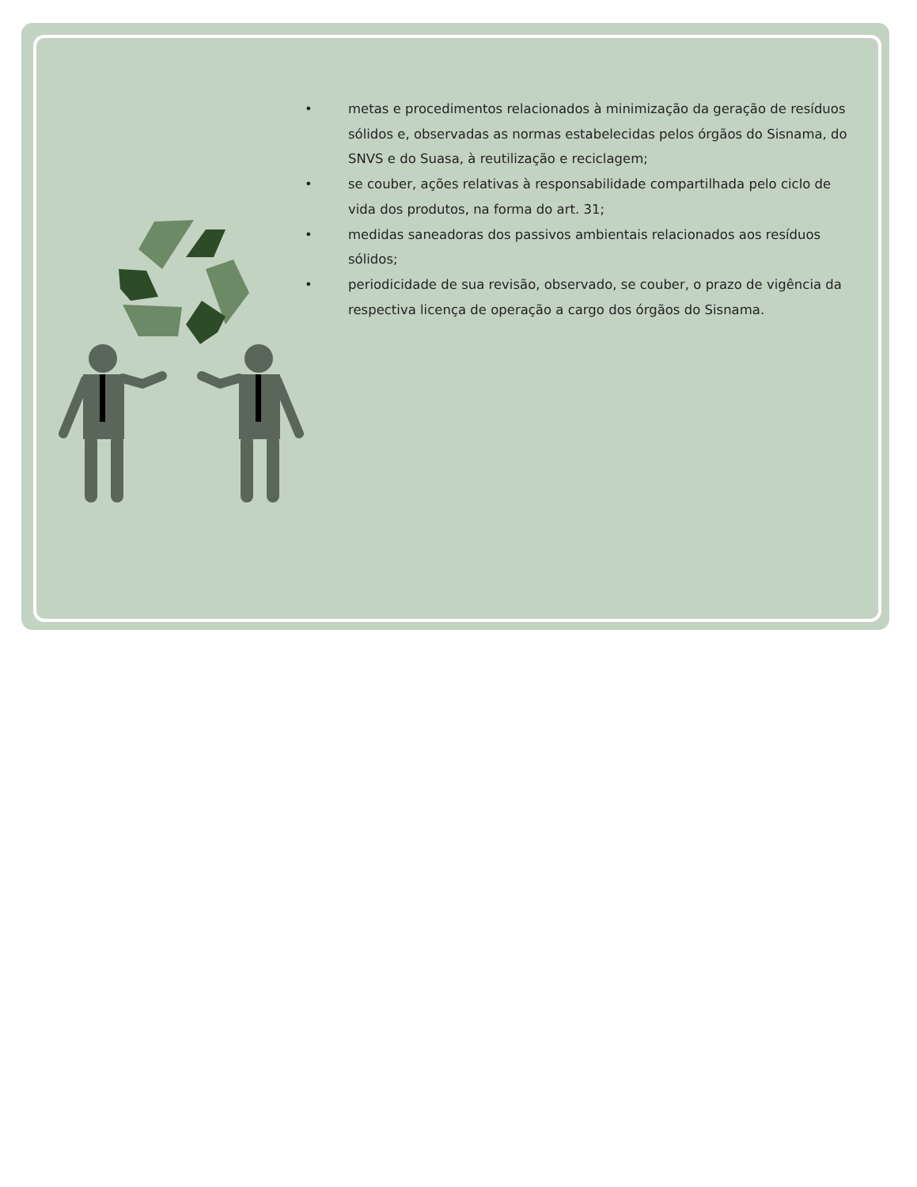• metas e procedimentos relacionados à minimização da geração de resíduos sólidos e, observadas as normas estabelecidas pelos órgãos do Sisnama, do SNVS e do Suasa, à reutilização e reciclagem;
• se couber, ações relativas à responsabilidade compartilhada pelo ciclo de vida dos produtos, na forma do art. 31;
• medidas saneadoras dos passivos ambientais relacionados aos resíduos sólidos;
• periodicidade de sua revisão, observado, se couber, o prazo de vigência da respectiva licença de operação a cargo dos órgãos do Sisnama.